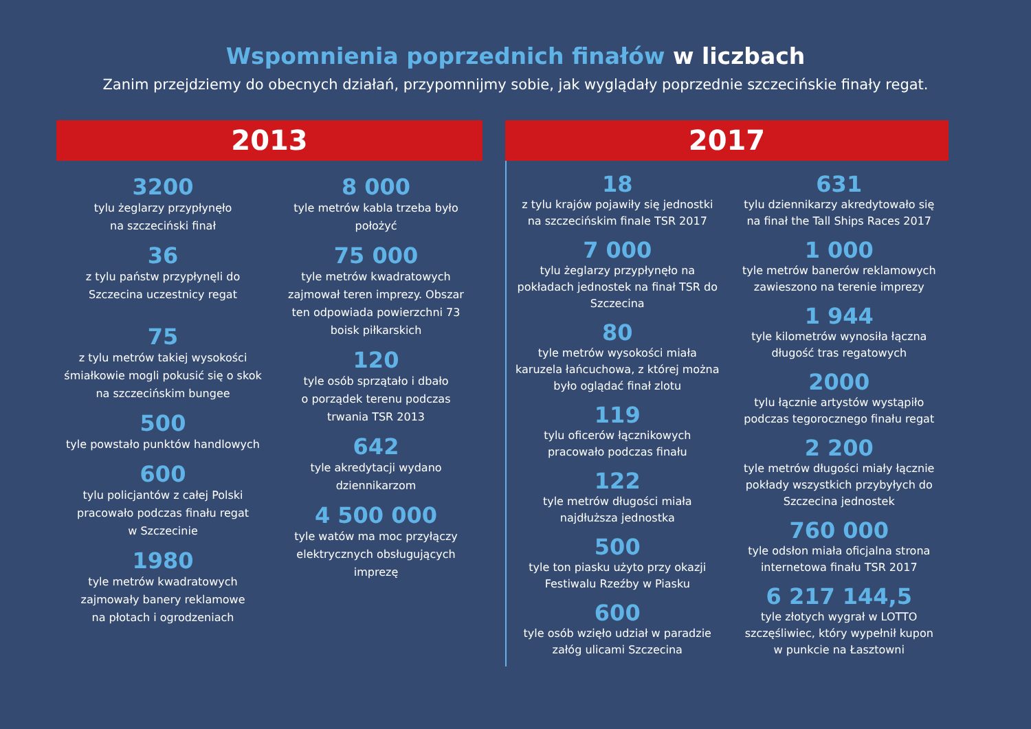Wspomnienia poprzednich finałów w liczbach
Zanim przejdziemy do obecnych działań, przypomnijmy sobie, jak wyglądały poprzednie szczecińskie finały regat.
2013
3200
tylu żeglarzy przypłynęło
na szczeciński finał
36
z tylu państw przypłynęli do
Szczecina uczestnicy regat
75
z tylu metrów takiej wysokości
śmiałkowie mogli pokusić się o skok
na szczecińskim bungee
500
tyle powstało punktów handlowych
600
tylu policjantów z całej Polski
pracowało podczas finału regat
w Szczecinie
1980
tyle metrów kwadratowych
zajmowały banery reklamowe
na płotach i ogrodzeniach
8 000
tyle metrów kabla trzeba było
położyć
75 000
tyle metrów kwadratowych
zajmował teren imprezy. Obszar
ten odpowiada powierzchni 73
boisk piłkarskich
120
tyle osób sprzątało i dbało
o porządek terenu podczas
trwania TSR 2013
642
tyle akredytacji wydano
dziennikarzom
4 500 000
tyle watów ma moc przyłączy
elektrycznych obsługujących
imprezę
2017
18
z tylu krajów pojawiły się jednostki
na szczecińskim finale TSR 2017
7 000
tylu żeglarzy przypłynęło na
pokładach jednostek na finał TSR do
Szczecina
80
tyle metrów wysokości miała
karuzela łańcuchowa, z której można
było oglądać finał zlotu
119
tylu oficerów łącznikowych
pracowało podczas finału
122
tyle metrów długości miała
najdłuższa jednostka
500
tyle ton piasku użyto przy okazji
Festiwalu Rzeźby w Piasku
600
tyle osób wzięło udział w paradzie
załóg ulicami Szczecina
631
tylu dziennikarzy akredytowało się
na finał the Tall Ships Races 2017
1 000
tyle metrów banerów reklamowych
zawieszono na terenie imprezy
1 944
tyle kilometrów wynosiła łączna
długość tras regatowych
2000
tylu łącznie artystów wystąpiło
podczas tegorocznego finału regat
2 200
tyle metrów długości miały łącznie
pokłady wszystkich przybyłych do
Szczecina jednostek
760 000
tyle odsłon miała oficjalna strona
internetowa finału TSR 2017
6 217 144,5
tyle złotych wygrał w LOTTO
szczęśliwiec, który wypełnił kupon
w punkcie na Łasztowni